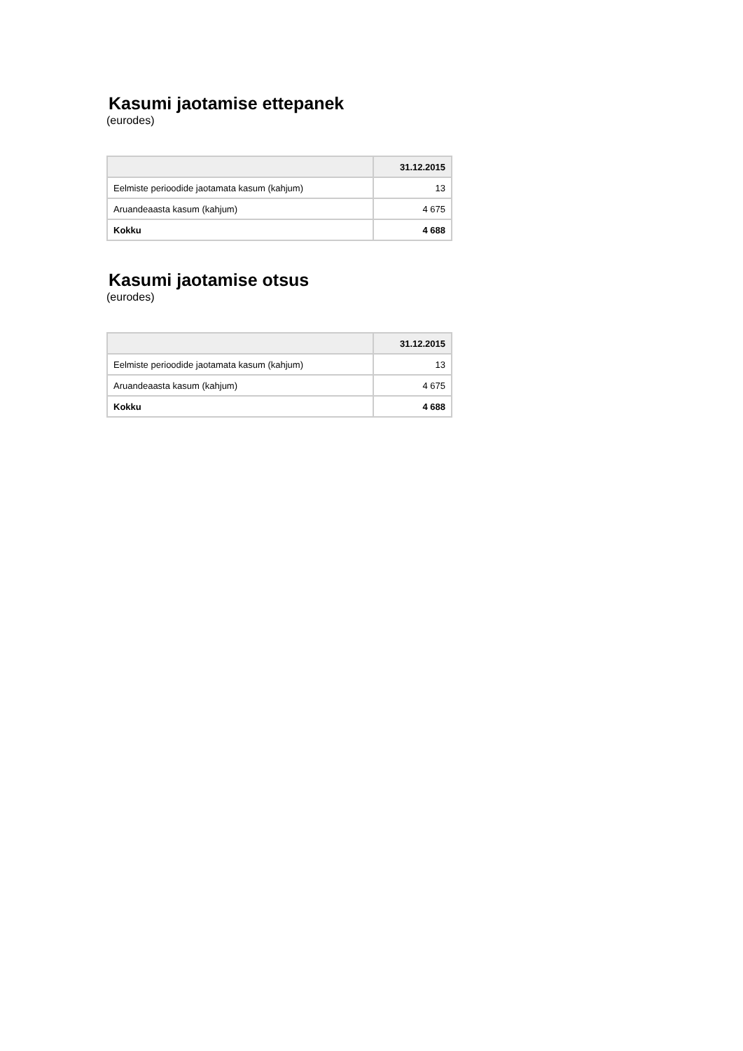Kasumi jaotamise ettepanek
(eurodes)
| | 31.12.2015 |
| --- | --- |
| Eelmiste perioodide jaotamata kasum (kahjum) | 13 |
| Aruandeaasta kasum (kahjum) | 4 675 |
| Kokku | 4 688 |
Kasumi jaotamise otsus
(eurodes)
| | 31.12.2015 |
| --- | --- |
| Eelmiste perioodide jaotamata kasum (kahjum) | 13 |
| Aruandeaasta kasum (kahjum) | 4 675 |
| Kokku | 4 688 |